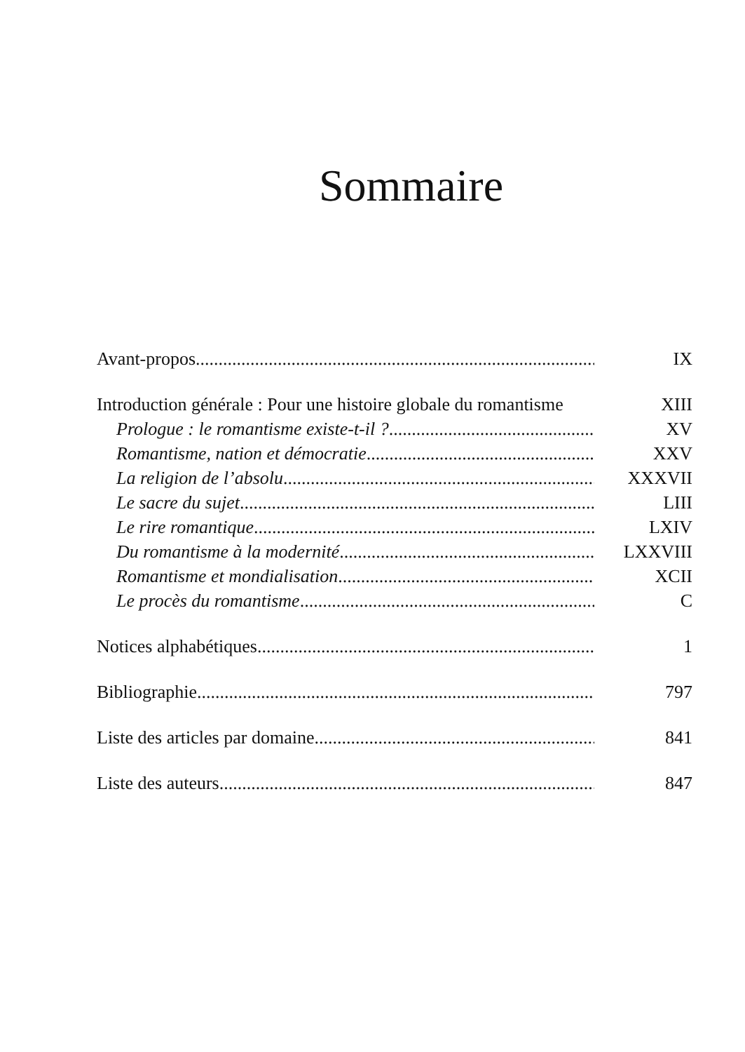Sommaire
Avant-propos IX
Introduction générale : Pour une histoire globale du romantisme XIII
Prologue : le romantisme existe-t-il ? XV
Romantisme, nation et démocratie XXV
La religion de l’absolu XXXVII
Le sacre du sujet LIII
Le rire romantique LXIV
Du romantisme à la modernité LXXVIII
Romantisme et mondialisation XCII
Le procès du romantisme C
Notices alphabétiques 1
Bibliographie 797
Liste des articles par domaine 841
Liste des auteurs 847